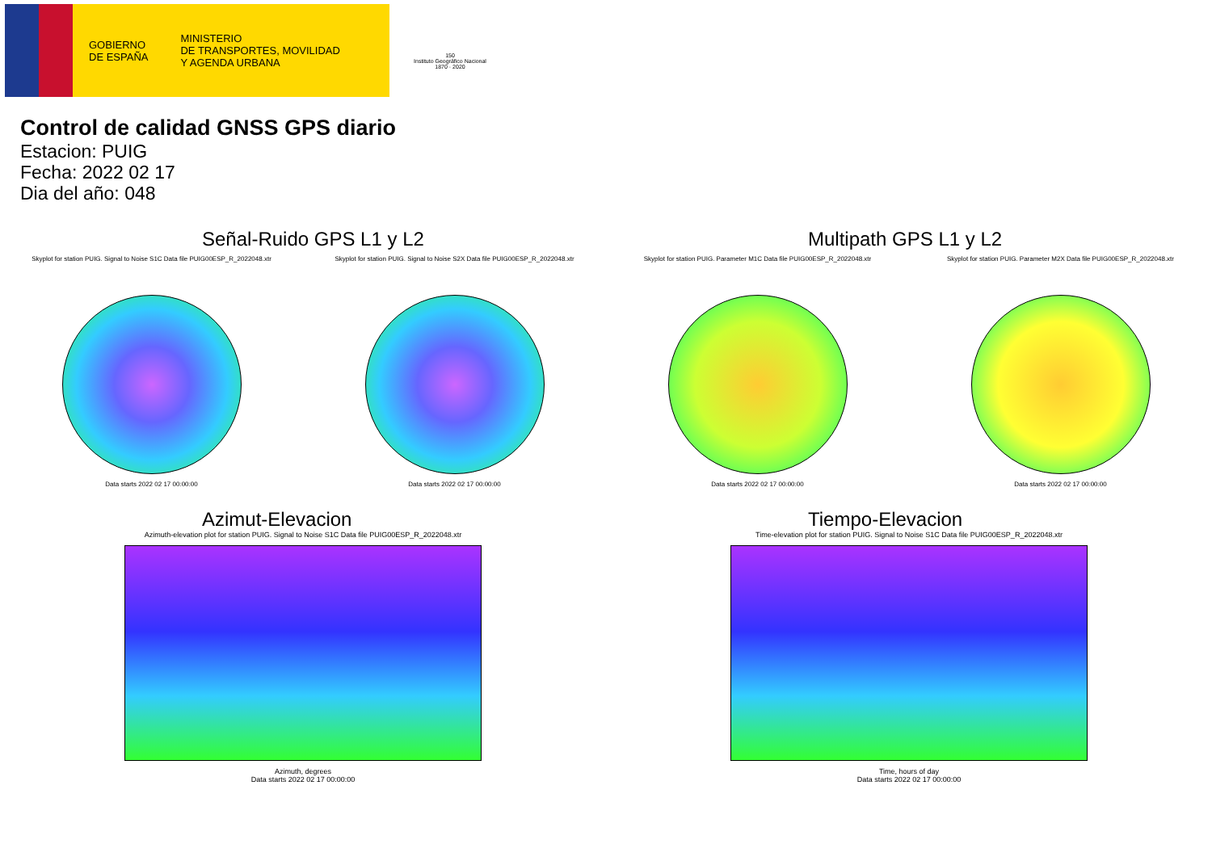GOBIERNO
DE ESPAÑA
MINISTERIO
DE TRANSPORTES, MOVILIDAD
Y AGENDA URBANA
150
Instituto Geográfico Nacional 1870 · 2020
Control de calidad GNSS GPS diario
Estacion: PUIG
Fecha: 2022 02 17
Dia del año: 048
Señal-Ruido GPS L1 y L2
Skyplot for station PUIG. Signal to Noise S1C Data file PUIG00ESP_R_2022048.xtr
Data starts 2022 02 17 00:00:00
Skyplot for station PUIG. Signal to Noise S2X Data file PUIG00ESP_R_2022048.xtr
Data starts 2022 02 17 00:00:00
Multipath GPS L1 y L2
Skyplot for station PUIG. Parameter M1C Data file PUIG00ESP_R_2022048.xtr
Data starts 2022 02 17 00:00:00
Skyplot for station PUIG. Parameter M2X Data file PUIG00ESP_R_2022048.xtr
Data starts 2022 02 17 00:00:00
Azimut-Elevacion
Azimuth-elevation plot for station PUIG. Signal to Noise S1C Data file PUIG00ESP_R_2022048.xtr
Azimuth, degrees
Data starts 2022 02 17 00:00:00
Tiempo-Elevacion
Time-elevation plot for station PUIG. Signal to Noise S1C Data file PUIG00ESP_R_2022048.xtr
Time, hours of day
Data starts 2022 02 17 00:00:00